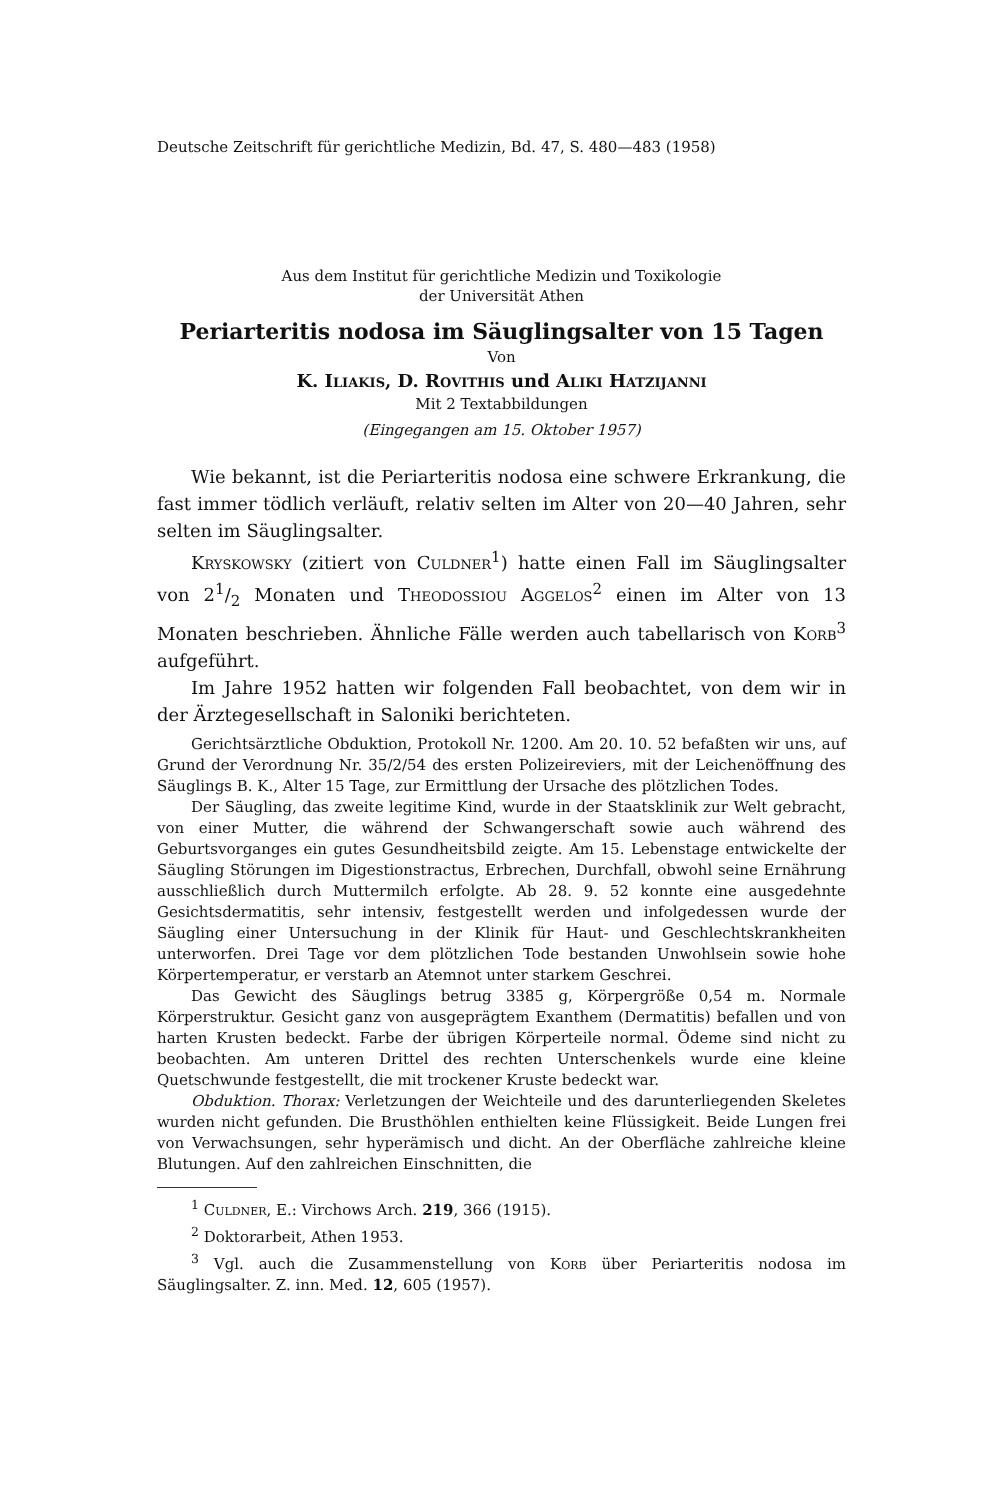Deutsche Zeitschrift für gerichtliche Medizin, Bd. 47, S. 480—483 (1958)
Aus dem Institut für gerichtliche Medizin und Toxikologie
der Universität Athen
Periarteritis nodosa im Säuglingsalter von 15 Tagen
Von
K. Iliakis, D. Rovithis und Aliki Hatzijanni
Mit 2 Textabbildungen
(Eingegangen am 15. Oktober 1957)
Wie bekannt, ist die Periarteritis nodosa eine schwere Erkrankung, die fast immer tödlich verläuft, relativ selten im Alter von 20—40 Jahren, sehr selten im Säuglingsalter.
Kryskowsky (zitiert von Culdner<sup>1</sup>) hatte einen Fall im Säuglingsalter von 21/2 Monaten und Theodossiou Aggelos<sup>2</sup> einen im Alter von 13 Monaten beschrieben. Ähnliche Fälle werden auch tabellarisch von Korb<sup>3</sup> aufgeführt.
Im Jahre 1952 hatten wir folgenden Fall beobachtet, von dem wir in der Ärztegesellschaft in Saloniki berichteten.
Gerichtsärztliche Obduktion, Protokoll Nr. 1200. Am 20. 10. 52 befaßten wir uns, auf Grund der Verordnung Nr. 35/2/54 des ersten Polizeireviers, mit der Leichenöffnung des Säuglings B. K., Alter 15 Tage, zur Ermittlung der Ursache des plötzlichen Todes.
Der Säugling, das zweite legitime Kind, wurde in der Staatsklinik zur Welt gebracht, von einer Mutter, die während der Schwangerschaft sowie auch während des Geburtsvorganges ein gutes Gesundheitsbild zeigte. Am 15. Lebenstage entwickelte der Säugling Störungen im Digestionstractus, Erbrechen, Durchfall, obwohl seine Ernährung ausschließlich durch Muttermilch erfolgte. Ab 28. 9. 52 konnte eine ausgedehnte Gesichtsdermatitis, sehr intensiv, festgestellt werden und infolgedessen wurde der Säugling einer Untersuchung in der Klinik für Haut- und Geschlechtskrankheiten unterworfen. Drei Tage vor dem plötzlichen Tode bestanden Unwohlsein sowie hohe Körpertemperatur, er verstarb an Atemnot unter starkem Geschrei.
Das Gewicht des Säuglings betrug 3385 g, Körpergröße 0,54 m. Normale Körperstruktur. Gesicht ganz von ausgeprägtem Exanthem (Dermatitis) befallen und von harten Krusten bedeckt. Farbe der übrigen Körperteile normal. Ödeme sind nicht zu beobachten. Am unteren Drittel des rechten Unterschenkels wurde eine kleine Quetschwunde festgestellt, die mit trockener Kruste bedeckt war.
Obduktion. Thorax: Verletzungen der Weichteile und des darunterliegenden Skeletes wurden nicht gefunden. Die Brusthöhlen enthielten keine Flüssigkeit. Beide Lungen frei von Verwachsungen, sehr hyperämisch und dicht. An der Oberfläche zahlreiche kleine Blutungen. Auf den zahlreichen Einschnitten, die
<sup>1</sup> Culdner, E.: Virchows Arch. 219, 366 (1915).
<sup>2</sup> Doktorarbeit, Athen 1953.
<sup>3</sup> Vgl. auch die Zusammenstellung von Korb über Periarteritis nodosa im Säuglingsalter. Z. inn. Med. 12, 605 (1957).